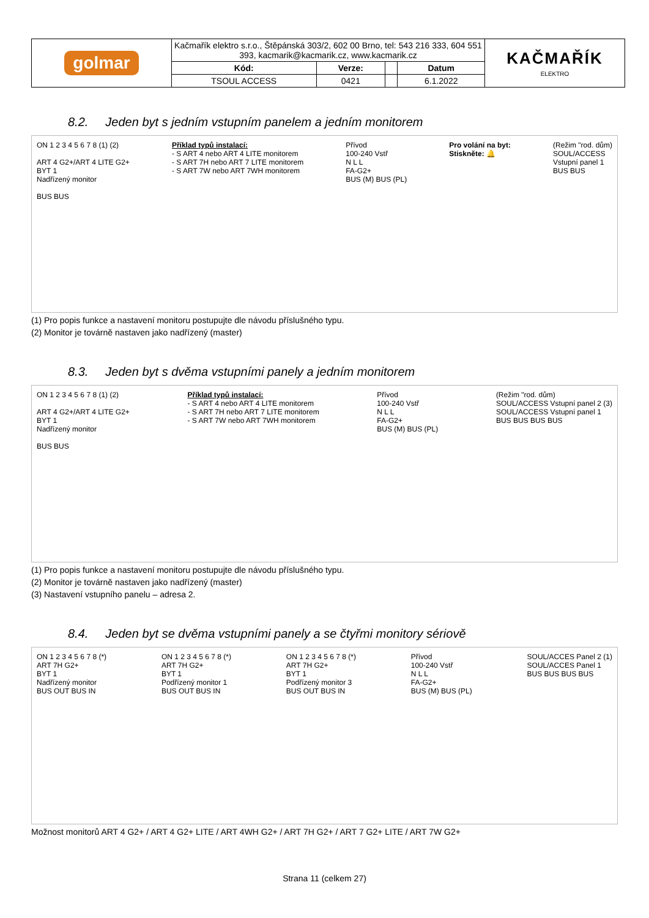| golmar | Kačmařík elektro s.r.o., Štěpánská 303/2, 602 00 Brno, tel: 543 216 333, 604 551 393, kacmarik@kacmarik.cz, www.kacmarik.cz | | | | KAČMAŘÍK ELEKTRO |
| | Kód: | Verze: | | Datum | |
| | TSOUL ACCESS | 0421 | | 6.1.2022 | |
8.2. Jeden byt s jedním vstupním panelem a jedním monitorem
ON 1 2 3 4 5 6 7 8 (1) (2)
ART 4 G2+/ART 4 LITE G2+
BYT 1
Nadřízený monitor
BUS BUS
Příklad typů instalací:
- S ART 4 nebo ART 4 LITE monitorem
- S ART 7H nebo ART 7 LITE monitorem
- S ART 7W nebo ART 7WH monitorem
Přívod
100-240 Vstř
N L L
FA-G2+
BUS (M) BUS (PL)
Pro volání na byt:
Stiskněte: 🔔
(Režim "rod. dům)
SOUL/ACCESS
Vstupní panel 1
BUS BUS
(1) Pro popis funkce a nastavení monitoru postupujte dle návodu příslušného typu.
(2) Monitor je továrně nastaven jako nadřízený (master)
8.3. Jeden byt s dvěma vstupními panely a jedním monitorem
ON 1 2 3 4 5 6 7 8 (1) (2)
ART 4 G2+/ART 4 LITE G2+
BYT 1
Nadřízený monitor
BUS BUS
Příklad typů instalací:
- S ART 4 nebo ART 4 LITE monitorem
- S ART 7H nebo ART 7 LITE monitorem
- S ART 7W nebo ART 7WH monitorem
Přívod
100-240 Vstř
N L L
FA-G2+
BUS (M) BUS (PL)
(Režim "rod. dům)
SOUL/ACCESS Vstupní panel 2 (3)
SOUL/ACCESS Vstupní panel 1
BUS BUS BUS BUS
(1) Pro popis funkce a nastavení monitoru postupujte dle návodu příslušného typu.
(2) Monitor je továrně nastaven jako nadřízený (master)
(3) Nastavení vstupního panelu – adresa 2.
8.4. Jeden byt se dvěma vstupními panely a se čtyřmi monitory sériově
ON 1 2 3 4 5 6 7 8 (*)
ART 7H G2+
BYT 1
Nadřízený monitor
BUS OUT BUS IN
ON 1 2 3 4 5 6 7 8 (*)
ART 7H G2+
BYT 1
Podřízený monitor 1
BUS OUT BUS IN
ON 1 2 3 4 5 6 7 8 (*)
ART 7H G2+
BYT 1
Podřízený monitor 3
BUS OUT BUS IN
Přívod
100-240 Vstř
N L L
FA-G2+
BUS (M) BUS (PL)
SOUL/ACCES Panel 2 (1)
SOUL/ACCES Panel 1
BUS BUS BUS BUS
Možnost monitorů ART 4 G2+ / ART 4 G2+ LITE / ART 4WH G2+ / ART 7H G2+ / ART 7 G2+ LITE / ART 7W G2+
Strana 11 (celkem 27)